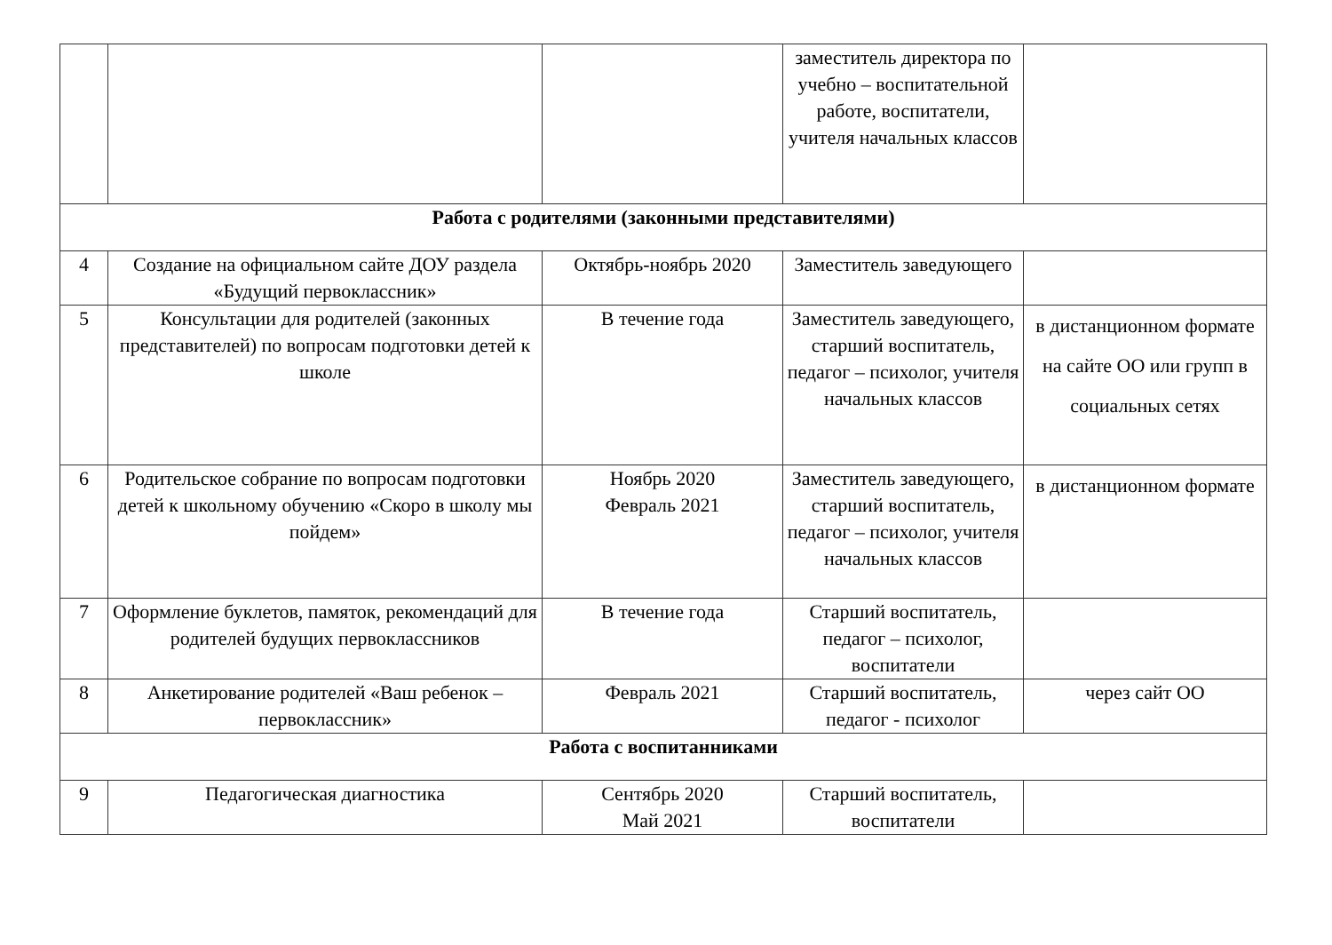| | | | заместитель директора по учебно – воспитательной работе, воспитатели, учителя начальных классов | |
| Работа с родителями (законными представителями) | | | | |
| 4 | Создание на официальном сайте ДОУ раздела «Будущий первоклассник» | Октябрь-ноябрь 2020 | Заместитель заведующего | |
| 5 | Консультации для родителей (законных представителей) по вопросам подготовки детей к школе | В течение года | Заместитель заведующего, старший воспитатель, педагог – психолог, учителя начальных классов | в дистанционном формате на сайте ОО или групп в социальных сетях |
| 6 | Родительское собрание по вопросам подготовки детей к школьному обучению «Скоро в школу мы пойдем» | Ноябрь 2020 Февраль 2021 | Заместитель заведующего, старший воспитатель, педагог – психолог, учителя начальных классов | в дистанционном формате |
| 7 | Оформление буклетов, памяток, рекомендаций для родителей будущих первоклассников | В течение года | Старший воспитатель, педагог – психолог, воспитатели | |
| 8 | Анкетирование родителей «Ваш ребенок – первоклассник» | Февраль 2021 | Старший воспитатель, педагог - психолог | через сайт ОО |
| Работа с воспитанниками | | | | |
| 9 | Педагогическая диагностика | Сентябрь 2020 Май 2021 | Старший воспитатель, воспитатели | |